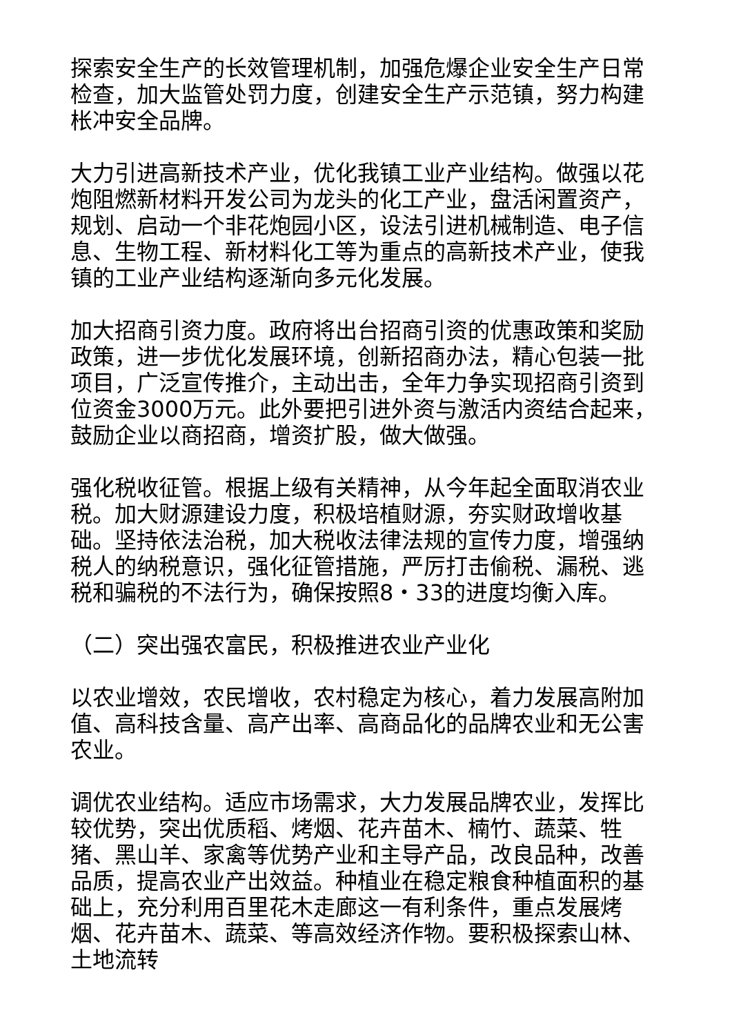探索安全生产的长效管理机制，加强危爆企业安全生产日常检查，加大监管处罚力度，创建安全生产示范镇，努力构建枨冲安全品牌。
大力引进高新技术产业，优化我镇工业产业结构。做强以花炮阻燃新材料开发公司为龙头的化工产业，盘活闲置资产，规划、启动一个非花炮园小区，设法引进机械制造、电子信息、生物工程、新材料化工等为重点的高新技术产业，使我镇的工业产业结构逐渐向多元化发展。
加大招商引资力度。政府将出台招商引资的优惠政策和奖励政策，进一步优化发展环境，创新招商办法，精心包装一批项目，广泛宣传推介，主动出击，全年力争实现招商引资到位资金3000万元。此外要把引进外资与激活内资结合起来，鼓励企业以商招商，增资扩股，做大做强。
强化税收征管。根据上级有关精神，从今年起全面取消农业税。加大财源建设力度，积极培植财源，夯实财政增收基础。坚持依法治税，加大税收法律法规的宣传力度，增强纳税人的纳税意识，强化征管措施，严厉打击偷税、漏税、逃税和骗税的不法行为，确保按照8・33的进度均衡入库。
（二）突出强农富民，积极推进农业产业化
以农业增效，农民增收，农村稳定为核心，着力发展高附加值、高科技含量、高产出率、高商品化的品牌农业和无公害农业。
调优农业结构。适应市场需求，大力发展品牌农业，发挥比较优势，突出优质稻、烤烟、花卉苗木、楠竹、蔬菜、牲猪、黑山羊、家禽等优势产业和主导产品，改良品种，改善品质，提高农业产出效益。种植业在稳定粮食种植面积的基础上，充分利用百里花木走廊这一有利条件，重点发展烤烟、花卉苗木、蔬菜、等高效经济作物。要积极探索山林、土地流转